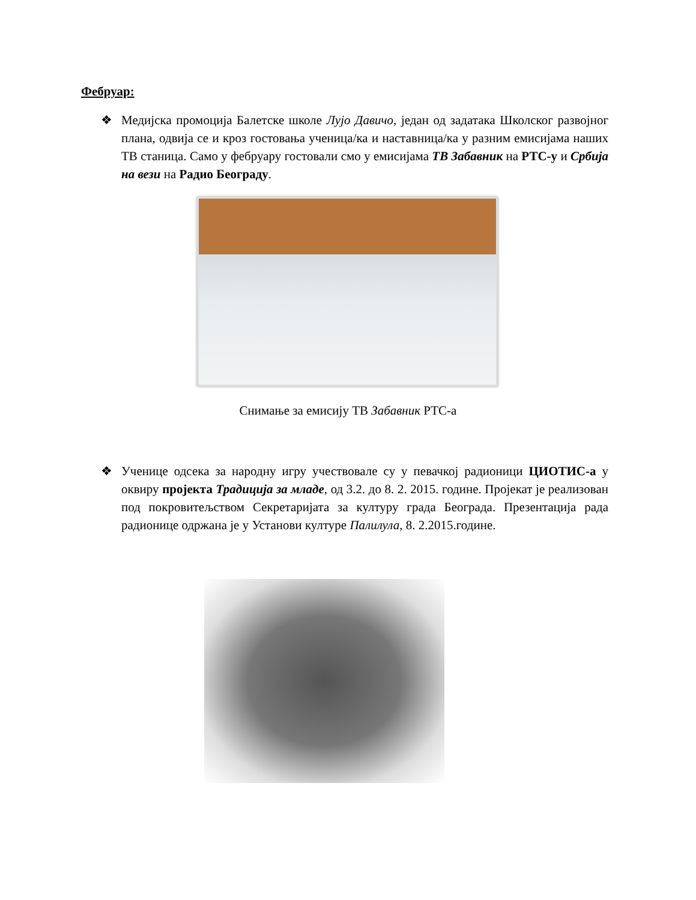Фебруар:
❖
Медијска промоција Балетске школе Лујо Давичо, један од задатака Школског развојног плана, одвија се и кроз гостовања ученица/ка и наставница/ка у разним емисијама наших ТВ станица. Само у фебруару гостовали смо у емисијама ТВ Забавник на РТС-у и Србија на вези на Радио Београду.
Снимање за емисију ТВ Забавник РТС-а
❖
Ученице одсека за народну игру учествовале су у певачкој радионици ЦИОТИС-а у оквиру пројекта Традиција за младе, од 3.2. до 8. 2. 2015. године. Пројекат је реализован под покровитељством Секретаријата за културу града Београда. Презентација рада радионице одржана је у Установи културе Палилула, 8. 2.2015.године.